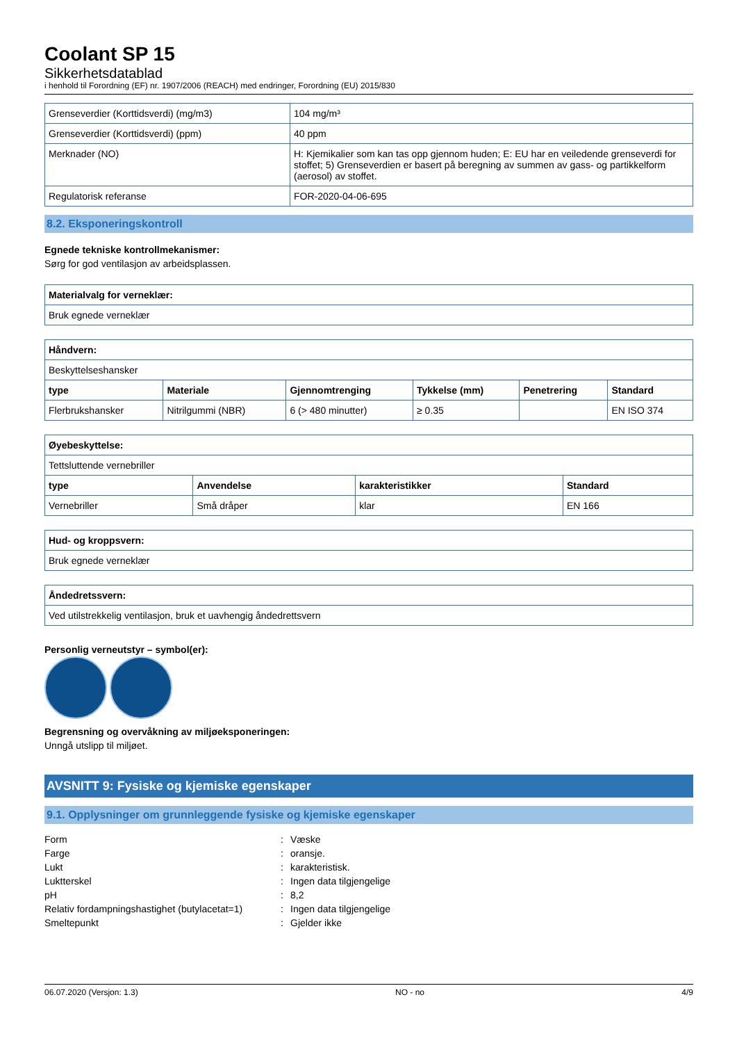Coolant SP 15
Sikkerhetsdatablad
i henhold til Forordning (EF) nr. 1907/2006 (REACH) med endringer, Forordning (EU) 2015/830
| Grenseverdier (Korttidsverdi) (mg/m3) | 104 mg/m³ |
| Grenseverdier (Korttidsverdi) (ppm) | 40 ppm |
| Merknader (NO) | H: Kjemikalier som kan tas opp gjennom huden; E: EU har en veiledende grenseverdi for stoffet; 5) Grenseverdien er basert på beregning av summen av gass- og partikkelform (aerosol) av stoffet. |
| Regulatorisk referanse | FOR-2020-04-06-695 |
8.2. Eksponeringskontroll
Egnede tekniske kontrollmekanismer:
Sørg for god ventilasjon av arbeidsplassen.
| Materialvalg for verneklær: |
| --- |
| Bruk egnede verneklær |
| Håndvern: | | | | | |
| --- | --- | --- | --- | --- | --- |
| Beskyttelseshansker | | | | | |
| type | Materiale | Gjennomtrenging | Tykkelse (mm) | Penetrering | Standard |
| Flerbrukshansker | Nitrilgummi (NBR) | 6 (> 480 minutter) | ≥ 0.35 | | EN ISO 374 |
| Øyebeskyttelse: | | | |
| --- | --- | --- | --- |
| Tettsluttende vernebriller | | | |
| type | Anvendelse | karakteristikker | Standard |
| Vernebriller | Små dråper | klar | EN 166 |
| Hud- og kroppsvern: |
| --- |
| Bruk egnede verneklær |
| Åndedretssvern: |
| --- |
| Ved utilstrekkelig ventilasjon, bruk et uavhengig åndedrettsvern |
Personlig verneutstyr – symbol(er):
Begrensning og overvåkning av miljøeksponeringen:
Unngå utslipp til miljøet.
AVSNITT 9: Fysiske og kjemiske egenskaper
9.1. Opplysninger om grunnleggende fysiske og kjemiske egenskaper
Form
:
Væske
Farge
:
oransje.
Lukt
:
karakteristisk.
Luktterskel
:
Ingen data tilgjengelige
pH
:
8,2
Relativ fordampningshastighet (butylacetat=1)
:
Ingen data tilgjengelige
Smeltepunkt
:
Gjelder ikke
06.07.2020 (Versjon: 1.3) NO - no 4/9